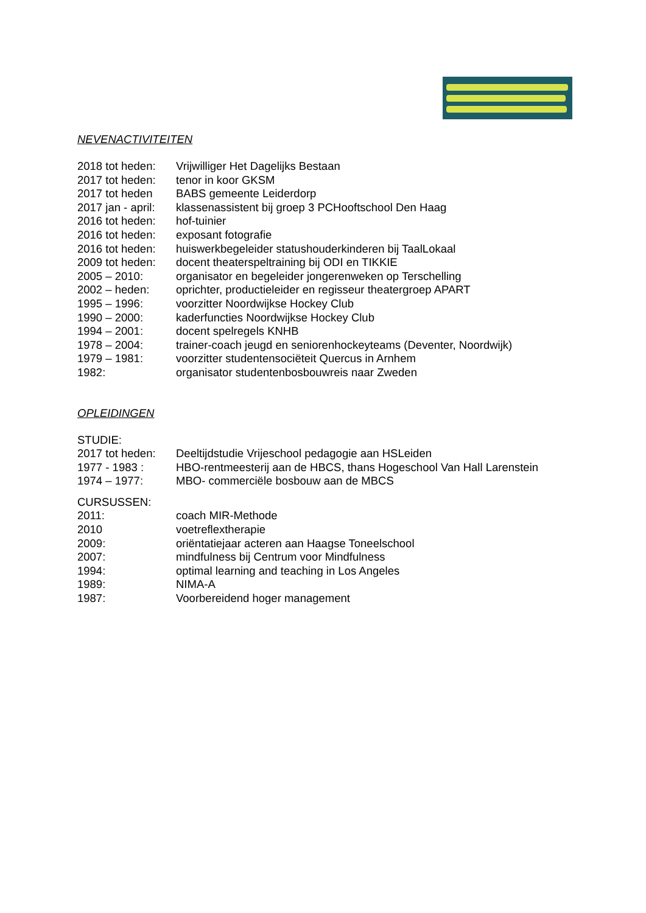NEVENACTIVITEITEN
2018 tot heden: Vrijwilliger Het Dagelijks Bestaan
2017 tot heden: tenor in koor GKSM
2017 tot heden BABS gemeente Leiderdorp
2017 jan - april: klassenassistent bij groep 3 PCHooftschool Den Haag
2016 tot heden: hof-tuinier
2016 tot heden: exposant fotografie
2016 tot heden: huiswerkbegeleider statushouderkinderen bij TaalLokaal
2009 tot heden: docent theaterspeltraining bij ODI en TIKKIE
2005 – 2010: organisator en begeleider jongerenweken op Terschelling
2002 – heden: oprichter, productieleider en regisseur theatergroep APART
1995 – 1996: voorzitter Noordwijkse Hockey Club
1990 – 2000: kaderfuncties Noordwijkse Hockey Club
1994 – 2001: docent spelregels KNHB
1978 – 2004: trainer-coach jeugd en seniorenhockeyteams (Deventer, Noordwijk)
1979 – 1981: voorzitter studentensociëteit Quercus in Arnhem
1982: organisator studentenbosbouwreis naar Zweden
OPLEIDINGEN
STUDIE:
2017 tot heden: Deeltijdstudie Vrijeschool pedagogie aan HSLeiden
1977 - 1983 : HBO-rentmeesterij aan de HBCS, thans Hogeschool Van Hall Larenstein
1974 – 1977: MBO- commerciële bosbouw aan de MBCS
CURSUSSEN:
2011: coach MIR-Methode
2010 voetreflextherapie
2009: oriëntatiejaar acteren aan Haagse Toneelschool
2007: mindfulness bij Centrum voor Mindfulness
1994: optimal learning and teaching in Los Angeles
1989: NIMA-A
1987: Voorbereidend hoger management